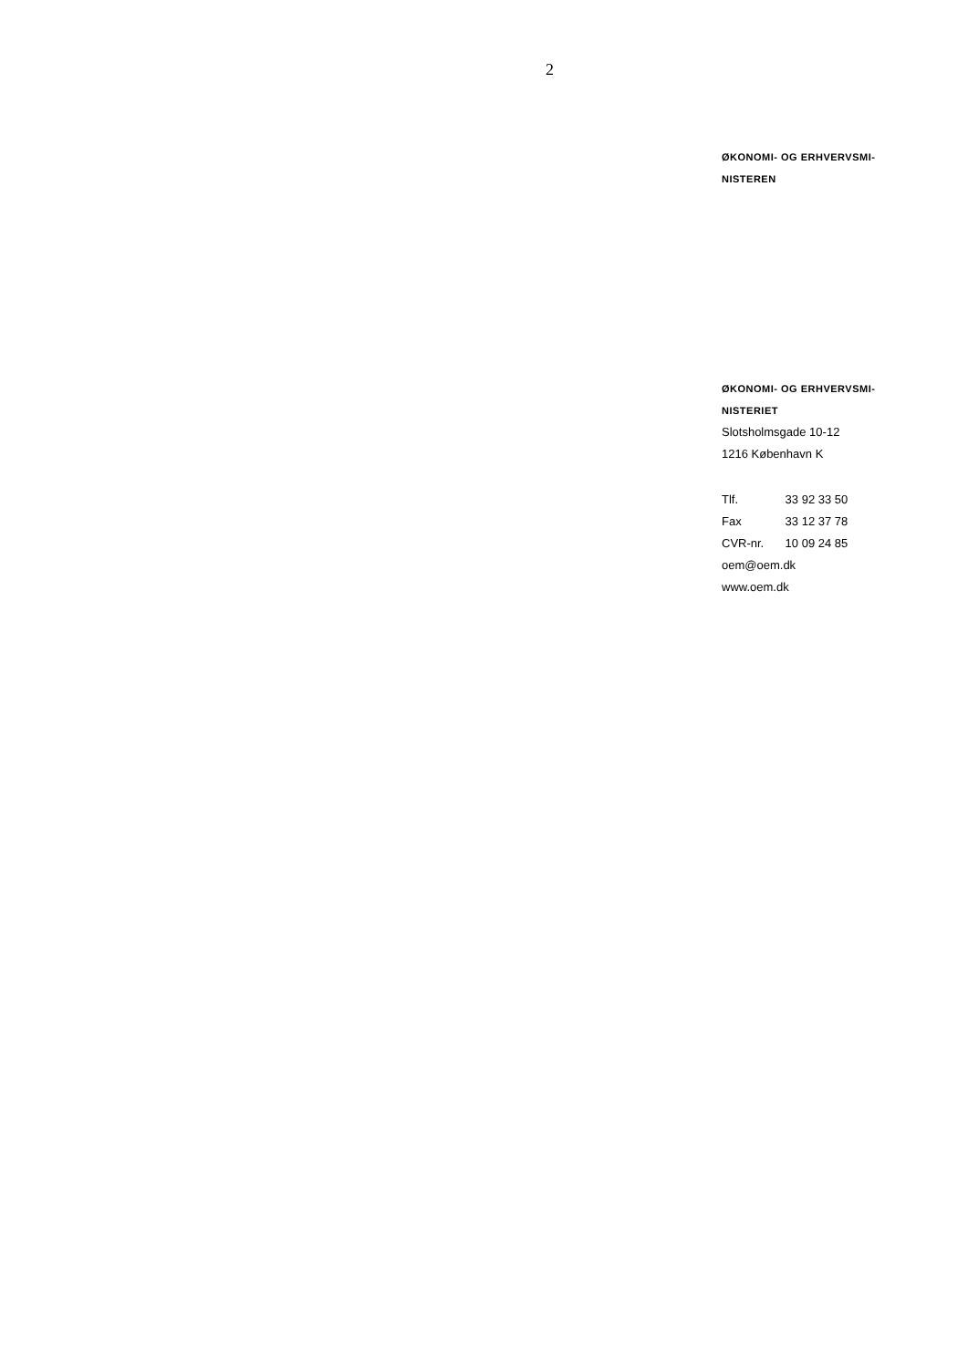2
ØKONOMI- OG ERHVERVSMI-
NISTEREN
ØKONOMI- OG ERHVERVSMI-
NISTERIET
Slotsholmsgade 10-12
1216 København K
Tlf. 33 92 33 50
Fax 33 12 37 78
CVR-nr. 10 09 24 85
oem@oem.dk
www.oem.dk